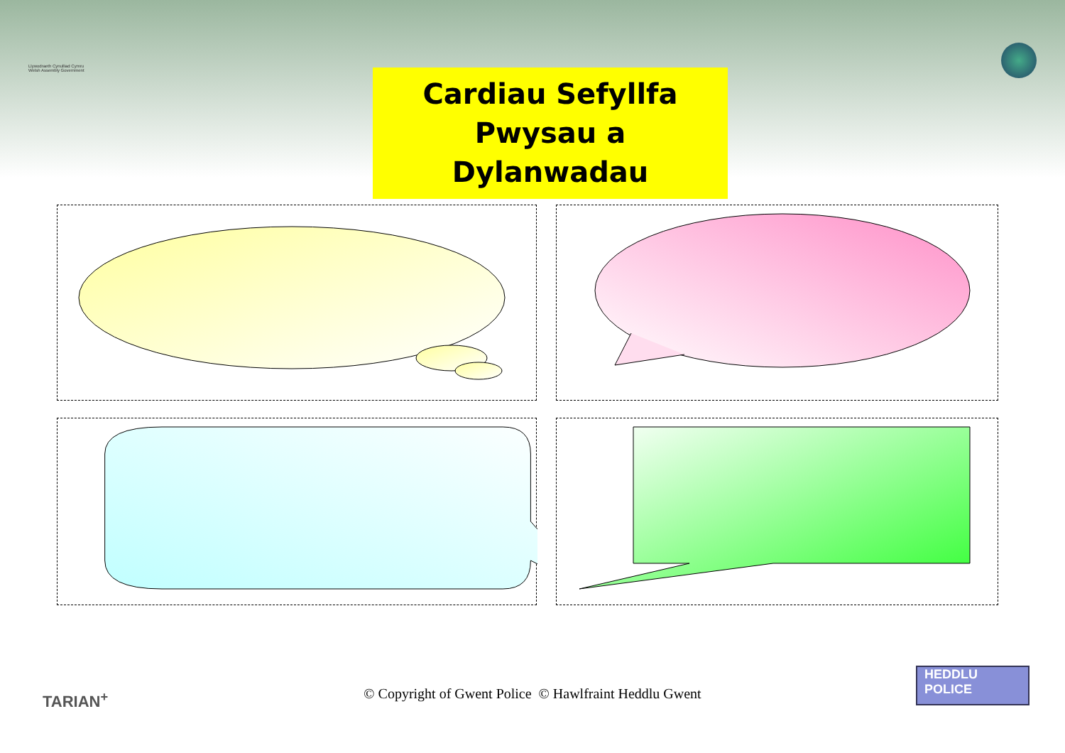Llywodraeth Cynulliad Cymru
Welsh Assembly Government
Cardiau Sefyllfa
Pwysau a Dylanwadau
TARIAN<sup>+</sup>
© Copyright of Gwent Police © Hawlfraint Heddlu Gwent
HEDDLU
POLICE